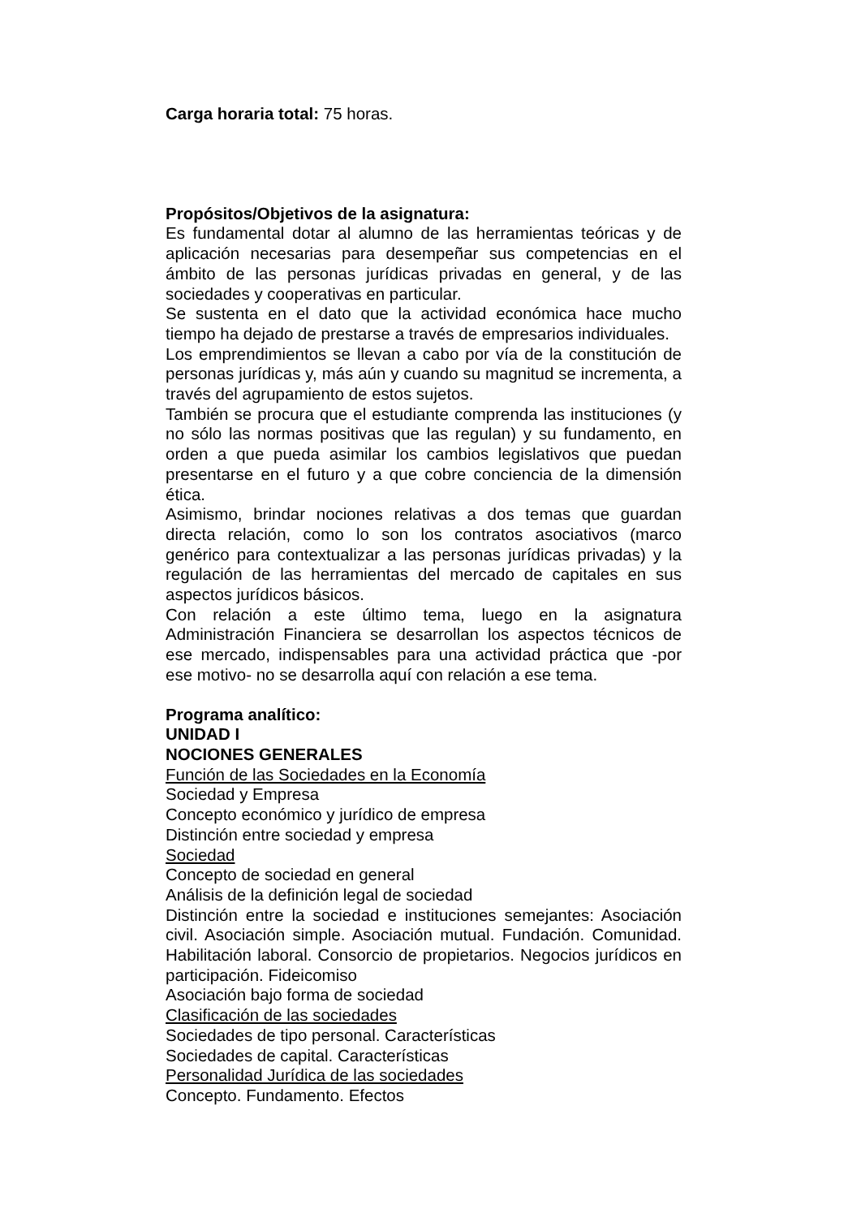Carga horaria total: 75 horas.
Propósitos/Objetivos de la asignatura:
Es fundamental dotar al alumno de las herramientas teóricas y de aplicación necesarias para desempeñar sus competencias en el ámbito de las personas jurídicas privadas en general, y de las sociedades y cooperativas en particular.
Se sustenta en el dato que la actividad económica hace mucho tiempo ha dejado de prestarse a través de empresarios individuales.
Los emprendimientos se llevan a cabo por vía de la constitución de personas jurídicas y, más aún y cuando su magnitud se incrementa, a través del agrupamiento de estos sujetos.
También se procura que el estudiante comprenda las instituciones (y no sólo las normas positivas que las regulan) y su fundamento, en orden a que pueda asimilar los cambios legislativos que puedan presentarse en el futuro y a que cobre conciencia de la dimensión ética.
Asimismo, brindar nociones relativas a dos temas que guardan directa relación, como lo son los contratos asociativos (marco genérico para contextualizar a las personas jurídicas privadas) y la regulación de las herramientas del mercado de capitales en sus aspectos jurídicos básicos.
Con relación a este último tema, luego en la asignatura Administración Financiera se desarrollan los aspectos técnicos de ese mercado, indispensables para una actividad práctica que -por ese motivo- no se desarrolla aquí con relación a ese tema.
Programa analítico:
UNIDAD I
NOCIONES GENERALES
Función de las Sociedades en la Economía
Sociedad y Empresa
Concepto económico y jurídico de empresa
Distinción entre sociedad y empresa
Sociedad
Concepto de sociedad en general
Análisis de la definición legal de sociedad
Distinción entre la sociedad e instituciones semejantes: Asociación civil. Asociación simple. Asociación mutual. Fundación. Comunidad. Habilitación laboral. Consorcio de propietarios. Negocios jurídicos en participación. Fideicomiso
Asociación bajo forma de sociedad
Clasificación de las sociedades
Sociedades de tipo personal. Características
Sociedades de capital. Características
Personalidad Jurídica de las sociedades
Concepto. Fundamento. Efectos